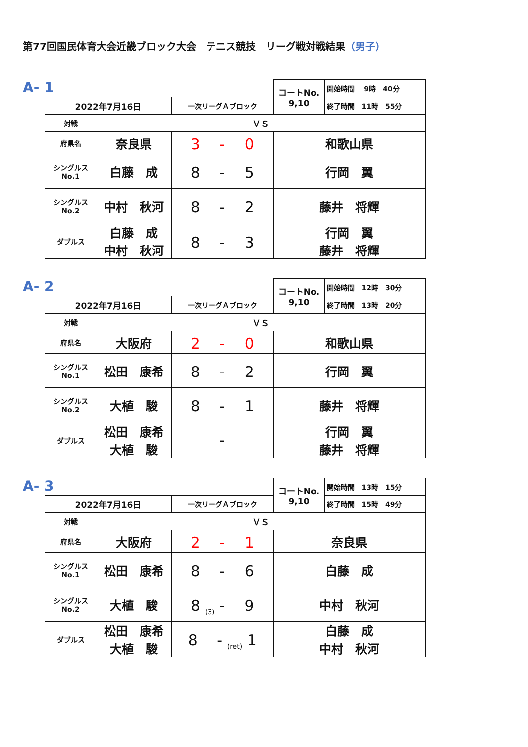第77回国民体育大会近畿ブロック大会　テニス競技　リーグ戦対戦結果（男子）
A- 1
| | | | | コートNo. 9,10 | 開始時間 9時 40分 |
| 2022年7月16日 | | 一次リーグＡブロック | | | 終了時間 11時 55分 |
| 対戦 | ＶＳ | | | | |
| 府県名 | 奈良県 | 3 - 0 | | 和歌山県 | |
| シングルス No.1 | 白藤 成 | 8 - 5 | | 行岡 翼 | |
| シングルス No.2 | 中村 秋河 | 8 - 2 | | 藤井 将輝 | |
| ダブルス | 白藤 成 | 8 - 3 | | 行岡 翼 | |
| | 中村 秋河 | | | 藤井 将輝 | |
A- 2
| | | | | コートNo. 9,10 | 開始時間 12時 30分 |
| 2022年7月16日 | | 一次リーグＡブロック | | | 終了時間 13時 20分 |
| 対戦 | ＶＳ | | | | |
| 府県名 | 大阪府 | 2 - 0 | | 和歌山県 | |
| シングルス No.1 | 松田 康希 | 8 - 2 | | 行岡 翼 | |
| シングルス No.2 | 大植 駿 | 8 - 1 | | 藤井 将輝 | |
| ダブルス | 松田 康希 | - | | 行岡 翼 | |
| | 大植 駿 | | | 藤井 将輝 | |
A- 3
| | | | | コートNo. 9,10 | 開始時間 13時 15分 |
| 2022年7月16日 | | 一次リーグＡブロック | | | 終了時間 15時 49分 |
| 対戦 | ＶＳ | | | | |
| 府県名 | 大阪府 | 2 - 1 | | 奈良県 | |
| シングルス No.1 | 松田 康希 | 8 - 6 | | 白藤 成 | |
| シングルス No.2 | 大植 駿 | 8 <sub>(3)</sub> - 9 | | 中村 秋河 | |
| ダブルス | 松田 康希 | 8 - <sub>(ret)</sub> 1 | | 白藤 成 | |
| | 大植 駿 | | | 中村 秋河 | |